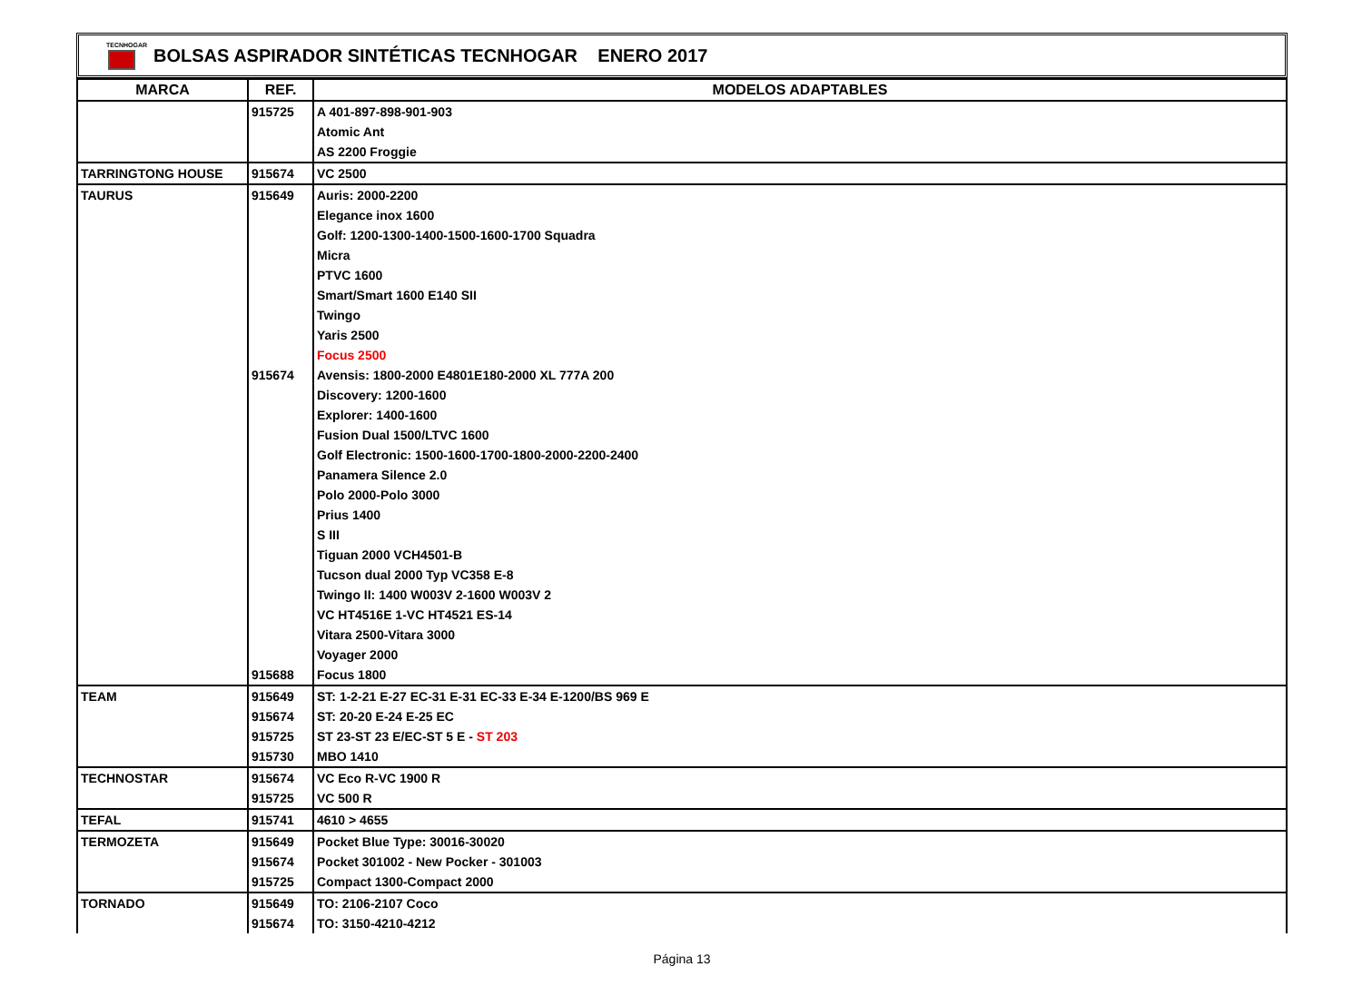TECNHOGAR
BOLSAS ASPIRADOR SINTÉTICAS TECNHOGAR ENERO 2017
| MARCA | REF. | MODELOS ADAPTABLES |
| --- | --- | --- |
| | 915725 | A 401-897-898-901-903 |
| | | Atomic Ant |
| | | AS 2200 Froggie |
| TARRINGTONG HOUSE | 915674 | VC 2500 |
| TAURUS | 915649 | Auris: 2000-2200 |
| | | Elegance inox 1600 |
| | | Golf: 1200-1300-1400-1500-1600-1700 Squadra |
| | | Micra |
| | | PTVC 1600 |
| | | Smart/Smart 1600 E140 SII |
| | | Twingo |
| | | Yaris 2500 |
| | | Focus 2500 |
| | 915674 | Avensis: 1800-2000 E4801E180-2000 XL 777A 200 |
| | | Discovery: 1200-1600 |
| | | Explorer: 1400-1600 |
| | | Fusion Dual 1500/LTVC 1600 |
| | | Golf Electronic: 1500-1600-1700-1800-2000-2200-2400 |
| | | Panamera Silence 2.0 |
| | | Polo 2000-Polo 3000 |
| | | Prius 1400 |
| | | S III |
| | | Tiguan 2000 VCH4501-B |
| | | Tucson dual 2000 Typ VC358 E-8 |
| | | Twingo II: 1400 W003V 2-1600 W003V 2 |
| | | VC HT4516E 1-VC HT4521 ES-14 |
| | | Vitara 2500-Vitara 3000 |
| | | Voyager 2000 |
| | 915688 | Focus 1800 |
| TEAM | 915649 | ST: 1-2-21 E-27 EC-31 E-31 EC-33 E-34 E-1200/BS 969 E |
| | 915674 | ST: 20-20 E-24 E-25 EC |
| | 915725 | ST 23-ST 23 E/EC-ST 5 E - ST 203 |
| | 915730 | MBO 1410 |
| TECHNOSTAR | 915674 | VC Eco R-VC 1900 R |
| | 915725 | VC 500 R |
| TEFAL | 915741 | 4610 > 4655 |
| TERMOZETA | 915649 | Pocket Blue Type: 30016-30020 |
| | 915674 | Pocket 301002 - New Pocker - 301003 |
| | 915725 | Compact 1300-Compact 2000 |
| TORNADO | 915649 | TO: 2106-2107 Coco |
| | 915674 | TO: 3150-4210-4212 |
Página 13